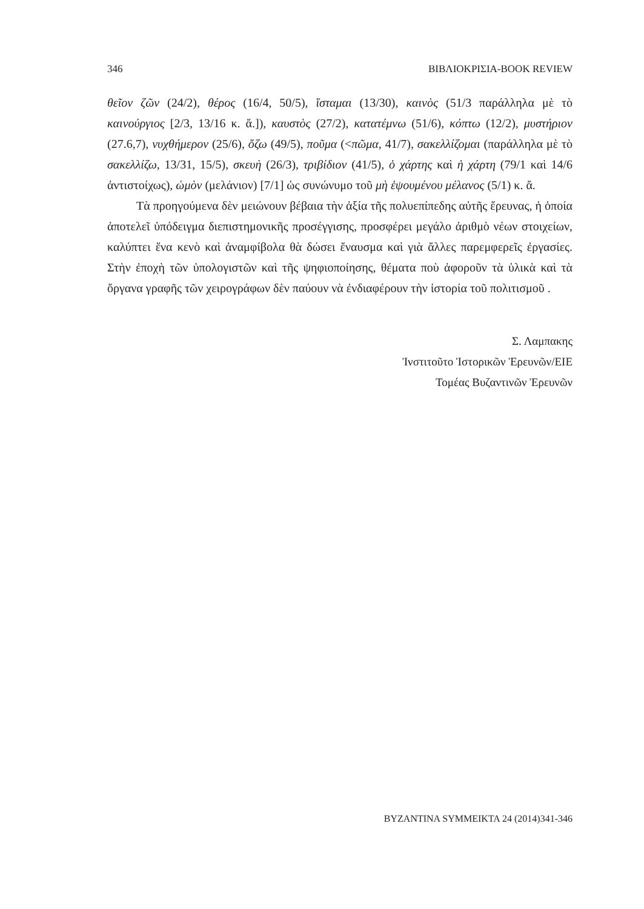346 ΒΙΒΛΙΟΚΡΙΣΙΑ-BOOK REVIEW
θεῖον ζῶν (24/2), θέρος (16/4, 50/5), ἵσταμαι (13/30), καινὸς (51/3 παράλληλα μὲ τὸ καινούργιος [2/3, 13/16 κ. ἄ.]), καυστὸς (27/2), κατατέμνω (51/6), κόπτω (12/2), μυστήριον (27.6,7), νυχθήμερον (25/6), ὄζω (49/5), ποῦμα (<πῶμα, 41/7), σακελλίζομαι (παράλληλα μὲ τὸ σακελλίζω, 13/31, 15/5), σκευὴ (26/3), τριβίδιον (41/5), ὁ χάρτης καὶ ἡ χάρτη (79/1 καὶ 14/6 ἀντιστοίχως), ὠμὸν (μελάνιον) [7/1] ὡς συνώνυμο τοῦ μὴ ἑψουμένου μέλανος (5/1) κ. ἄ.
Τὰ προηγούμενα δὲν μειώνουν βέβαια τὴν ἀξία τῆς πολυεπίπεδης αὐτῆς ἔρευνας, ἡ ὁποία ἀποτελεῖ ὑπόδειγμα διεπιστημονικῆς προσέγγισης, προσφέρει μεγάλο ἀριθμὸ νέων στοιχείων, καλύπτει ἕνα κενὸ καὶ ἀναμφίβολα θὰ δώσει ἔναυσμα καὶ γιὰ ἄλλες παρεμφερεῖς ἐργασίες. Στὴν ἐποχὴ τῶν ὑπολογιστῶν καὶ τῆς ψηφιοποίησης, θέματα ποὺ ἀφοροῦν τὰ ὑλικὰ καὶ τὰ ὄργανα γραφῆς τῶν χειρογράφων δὲν παύουν νὰ ἐνδιαφέρουν τὴν ἱστορία τοῦ πολιτισμοῦ .
Σ. Λαμπακης
Ἰνστιτοῦτο Ἱστορικῶν Ἐρευνῶν/ΕΙΕ
Τομέας Βυζαντινῶν Ἐρευνῶν
BYZANTINA SYMMEIKTA 24 (2014)341-346